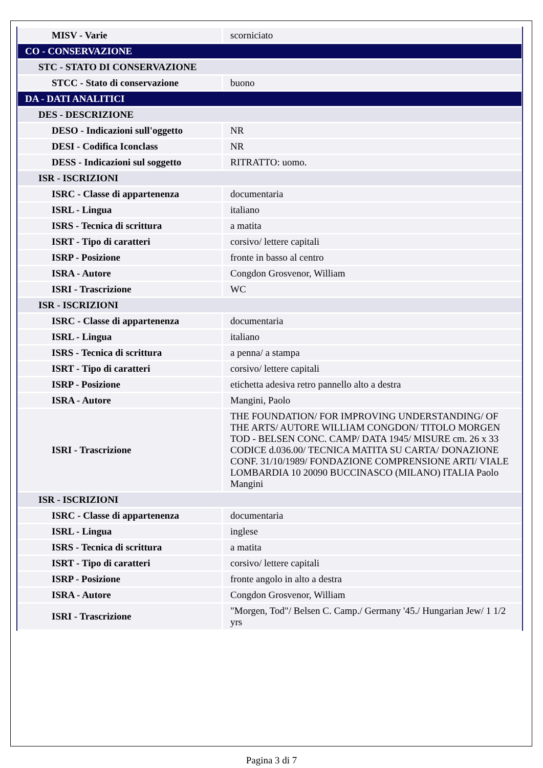| MISV - Varie | scorniciato |
| CO - CONSERVAZIONE | |
| STC - STATO DI CONSERVAZIONE | |
| STCC - Stato di conservazione | buono |
| DA - DATI ANALITICI | |
| DES - DESCRIZIONE | |
| DESO - Indicazioni sull'oggetto | NR |
| DESI - Codifica Iconclass | NR |
| DESS - Indicazioni sul soggetto | RITRATTO: uomo. |
| ISR - ISCRIZIONI | |
| ISRC - Classe di appartenenza | documentaria |
| ISRL - Lingua | italiano |
| ISRS - Tecnica di scrittura | a matita |
| ISRT - Tipo di caratteri | corsivo/ lettere capitali |
| ISRP - Posizione | fronte in basso al centro |
| ISRA - Autore | Congdon Grosvenor, William |
| ISRI - Trascrizione | WC |
| ISR - ISCRIZIONI | |
| ISRC - Classe di appartenenza | documentaria |
| ISRL - Lingua | italiano |
| ISRS - Tecnica di scrittura | a penna/ a stampa |
| ISRT - Tipo di caratteri | corsivo/ lettere capitali |
| ISRP - Posizione | etichetta adesiva retro pannello alto a destra |
| ISRA - Autore | Mangini, Paolo |
| ISRI - Trascrizione | THE FOUNDATION/ FOR IMPROVING UNDERSTANDING/ OF THE ARTS/ AUTORE WILLIAM CONGDON/ TITOLO MORGEN TOD - BELSEN CONC. CAMP/ DATA 1945/ MISURE cm. 26 x 33 CODICE d.036.00/ TECNICA MATITA SU CARTA/ DONAZIONE CONF. 31/10/1989/ FONDAZIONE COMPRENSIONE ARTI/ VIALE LOMBARDIA 10 20090 BUCCINASCO (MILANO) ITALIA Paolo Mangini |
| ISR - ISCRIZIONI | |
| ISRC - Classe di appartenenza | documentaria |
| ISRL - Lingua | inglese |
| ISRS - Tecnica di scrittura | a matita |
| ISRT - Tipo di caratteri | corsivo/ lettere capitali |
| ISRP - Posizione | fronte angolo in alto a destra |
| ISRA - Autore | Congdon Grosvenor, William |
| ISRI - Trascrizione | "Morgen, Tod"/ Belsen C. Camp./ Germany '45./ Hungarian Jew/ 1 1/2 yrs |
Pagina 3 di 7